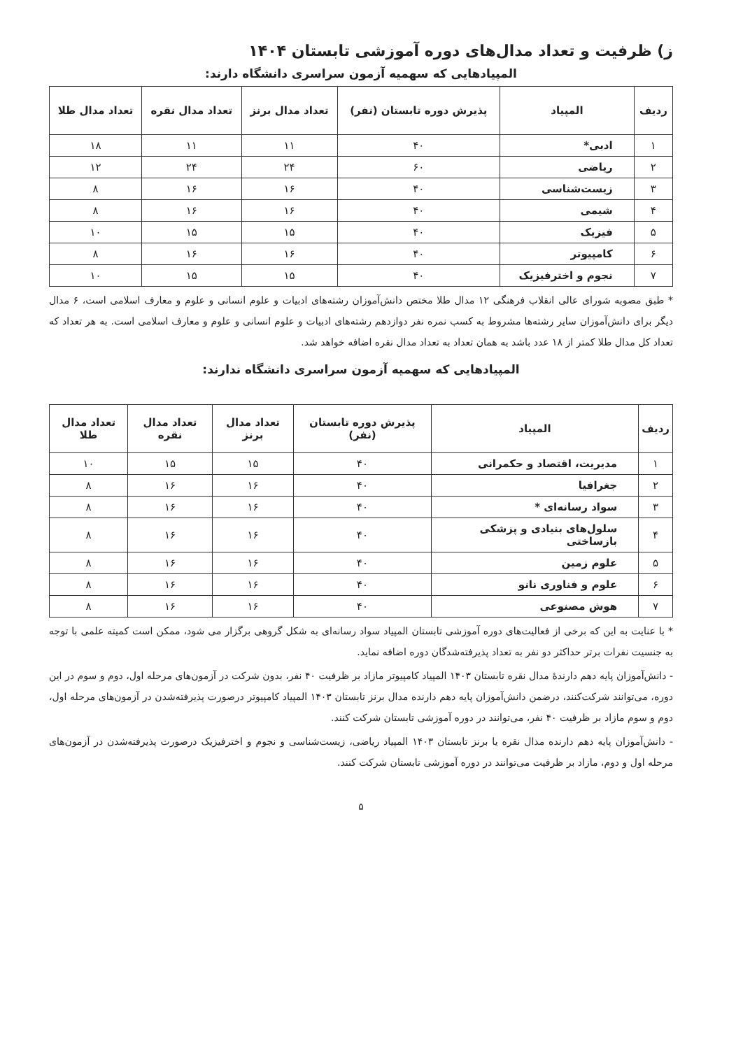ز) ظرفیت و تعداد مدال‌های دوره آموزشی تابستان ۱۴۰۴
المپیادهایی که سهمیه آزمون سراسری دانشگاه دارند:
| ردیف | المپیاد | پذیرش دوره تابستان (نفر) | تعداد مدال برنز | تعداد مدال نقره | تعداد مدال طلا |
| --- | --- | --- | --- | --- | --- |
| ۱ | ادبی* | ۴۰ | ۱۱ | ۱۱ | ۱۸ |
| ۲ | ریاضی | ۶۰ | ۲۴ | ۲۴ | ۱۲ |
| ۳ | زیست‌شناسی | ۴۰ | ۱۶ | ۱۶ | ۸ |
| ۴ | شیمی | ۴۰ | ۱۶ | ۱۶ | ۸ |
| ۵ | فیزیک | ۴۰ | ۱۵ | ۱۵ | ۱۰ |
| ۶ | کامپیوتر | ۴۰ | ۱۶ | ۱۶ | ۸ |
| ۷ | نجوم و اخترفیزیک | ۴۰ | ۱۵ | ۱۵ | ۱۰ |
* طبق مصوبه شورای عالی انقلاب فرهنگی ۱۲ مدال طلا مختص دانش‌آموزان رشته‌های ادبیات و علوم انسانی و علوم و معارف اسلامی است، ۶ مدال دیگر برای دانش‌آموزان سایر رشته‌ها مشروط به کسب نمره نفر دوازدهم رشته‌های ادبیات و علوم انسانی و علوم و معارف اسلامی است. به هر تعداد که تعداد کل مدال طلا کمتر از ۱۸ عدد باشد به همان تعداد به تعداد مدال نقره اضافه خواهد شد.
المپیادهایی که سهمیه آزمون سراسری دانشگاه ندارند:
| ردیف | المپیاد | پذیرش دوره تابستان (نفر) | تعداد مدال برنز | تعداد مدال نقره | تعداد مدال طلا |
| --- | --- | --- | --- | --- | --- |
| ۱ | مدیریت، اقتصاد و حکمرانی | ۴۰ | ۱۵ | ۱۵ | ۱۰ |
| ۲ | جغرافیا | ۴۰ | ۱۶ | ۱۶ | ۸ |
| ۳ | سواد رسانه‌ای * | ۴۰ | ۱۶ | ۱۶ | ۸ |
| ۴ | سلول‌های بنیادی و پزشکی بازساختی | ۴۰ | ۱۶ | ۱۶ | ۸ |
| ۵ | علوم زمین | ۴۰ | ۱۶ | ۱۶ | ۸ |
| ۶ | علوم و فناوری نانو | ۴۰ | ۱۶ | ۱۶ | ۸ |
| ۷ | هوش مصنوعی | ۴۰ | ۱۶ | ۱۶ | ۸ |
* با عنایت به این که برخی از فعالیت‌های دوره آموزشی تابستان المپیاد سواد رسانه‌ای به شکل گروهی برگزار می شود، ممکن است کمیته علمی با توجه به جنسیت نفرات برتر حداکثر دو نفر به تعداد پذیرفته‌شدگان دوره اضافه نماید.
- دانش‌آموزان پایه دهم دارندهٔ مدال نقره تابستان ۱۴۰۳ المپیاد کامپیوتر مازاد بر ظرفیت ۴۰ نفر، بدون شرکت در آزمون‌های مرحله اول، دوم و سوم در این دوره، می‌توانند شرکت‌کنند، درضمن دانش‌آموزان پایه دهم دارنده مدال برنز تابستان ۱۴۰۳ المپیاد کامپیوتر درصورت پذیرفته‌شدن در آزمون‌های مرحله اول، دوم و سوم مازاد بر ظرفیت ۴۰ نفر، می‌توانند در دوره آموزشی تابستان شرکت کنند.
- دانش‌آموزان پایه دهم دارنده مدال نقره یا برنز تابستان ۱۴۰۳ المپیاد ریاضی، زیست‌شناسی و نجوم و اخترفیزیک درصورت پذیرفته‌شدن در آزمون‌های مرحله اول و دوم، مازاد بر ظرفیت می‌توانند در دوره آموزشی تابستان شرکت کنند.
۵